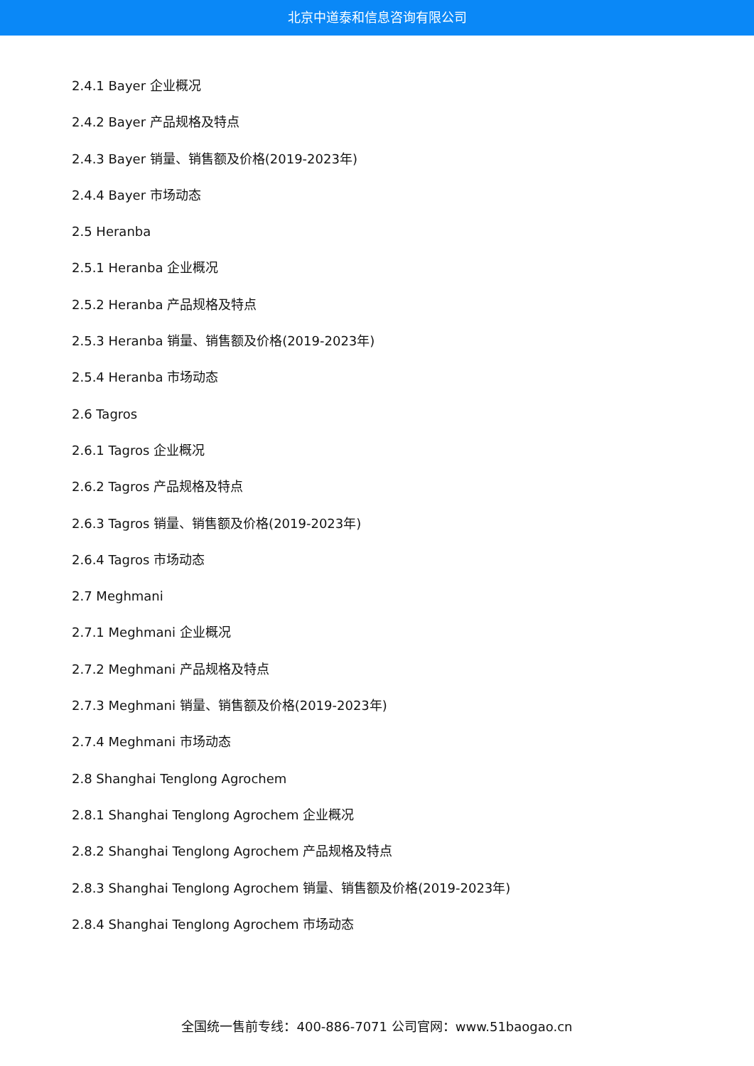北京中道泰和信息咨询有限公司
2.4.1 Bayer 企业概况
2.4.2 Bayer 产品规格及特点
2.4.3 Bayer 销量、销售额及价格(2019-2023年)
2.4.4 Bayer 市场动态
2.5 Heranba
2.5.1 Heranba 企业概况
2.5.2 Heranba 产品规格及特点
2.5.3 Heranba 销量、销售额及价格(2019-2023年)
2.5.4 Heranba 市场动态
2.6 Tagros
2.6.1 Tagros 企业概况
2.6.2 Tagros 产品规格及特点
2.6.3 Tagros 销量、销售额及价格(2019-2023年)
2.6.4 Tagros 市场动态
2.7 Meghmani
2.7.1 Meghmani 企业概况
2.7.2 Meghmani 产品规格及特点
2.7.3 Meghmani 销量、销售额及价格(2019-2023年)
2.7.4 Meghmani 市场动态
2.8 Shanghai Tenglong Agrochem
2.8.1 Shanghai Tenglong Agrochem 企业概况
2.8.2 Shanghai Tenglong Agrochem 产品规格及特点
2.8.3 Shanghai Tenglong Agrochem 销量、销售额及价格(2019-2023年)
2.8.4 Shanghai Tenglong Agrochem 市场动态
全国统一售前专线：400-886-7071 公司官网：www.51baogao.cn